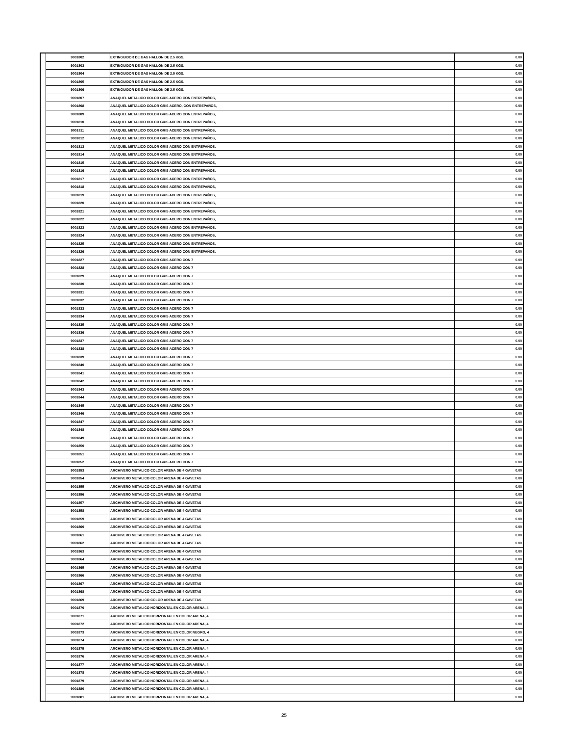| | 9001802 | EXTINGUIDOR DE GAS HALLON DE 2.5 KGS. | 0.00 |
| | 9001803 | EXTINGUIDOR DE GAS HALLON DE 2.5 KGS. | 0.00 |
| | 9001804 | EXTINGUIDOR DE GAS HALLON DE 2.5 KGS. | 0.00 |
| | 9001805 | EXTINGUIDOR DE GAS HALLON DE 2.5 KGS. | 0.00 |
| | 9001806 | EXTINGUIDOR DE GAS HALLON DE 2.5 KGS. | 0.00 |
| | 9001807 | ANAQUEL METALICO COLOR GRIS ACERO CON ENTREPAÑOS, | 0.00 |
| | 9001808 | ANAQUEL METALICO COLOR GRIS ACERO, CON ENTREPAÑOS, | 0.00 |
| | 9001809 | ANAQUEL METALICO COLOR GRIS ACERO CON ENTREPAÑOS, | 0.00 |
| | 9001810 | ANAQUEL METALICO COLOR GRIS ACERO CON ENTREPAÑOS, | 0.00 |
| | 9001811 | ANAQUEL METALICO COLOR GRIS ACERO CON ENTREPAÑOS, | 0.00 |
| | 9001812 | ANAQUEL METALICO COLOR GRIS ACERO CON ENTREPAÑOS, | 0.00 |
| | 9001813 | ANAQUEL METALICO COLOR GRIS ACERO CON ENTREPAÑOS, | 0.00 |
| | 9001814 | ANAQUEL METALICO COLOR GRIS ACERO CON ENTREPAÑOS, | 0.00 |
| | 9001815 | ANAQUEL METALICO COLOR GRIS ACERO CON ENTREPAÑOS, | 0.00 |
| | 9001816 | ANAQUEL METALICO COLOR GRIS ACERO CON ENTREPAÑOS, | 0.00 |
| | 9001817 | ANAQUEL METALICO COLOR GRIS ACERO CON ENTREPAÑOS, | 0.00 |
| | 9001818 | ANAQUEL METALICO COLOR GRIS ACERO CON ENTREPAÑOS, | 0.00 |
| | 9001819 | ANAQUEL METALICO COLOR GRIS ACERO CON ENTREPAÑOS, | 0.00 |
| | 9001820 | ANAQUEL METALICO COLOR GRIS ACERO CON ENTREPAÑOS, | 0.00 |
| | 9001821 | ANAQUEL METALICO COLOR GRIS ACERO CON ENTREPAÑOS, | 0.00 |
| | 9001822 | ANAQUEL METALICO COLOR GRIS ACERO CON ENTREPAÑOS, | 0.00 |
| | 9001823 | ANAQUEL METALICO COLOR GRIS ACERO CON ENTREPAÑOS, | 0.00 |
| | 9001824 | ANAQUEL METALICO COLOR GRIS ACERO CON ENTREPAÑOS, | 0.00 |
| | 9001825 | ANAQUEL METALICO COLOR GRIS ACERO CON ENTREPAÑOS, | 0.00 |
| | 9001826 | ANAQUEL METALICO COLOR GRIS ACERO CON ENTREPAÑOS, | 0.00 |
| | 9001827 | ANAQUEL METALICO COLOR GRIS ACERO CON 7 | 0.00 |
| | 9001828 | ANAQUEL METALICO COLOR GRIS ACERO CON 7 | 0.00 |
| | 9001829 | ANAQUEL METALICO COLOR GRIS ACERO CON 7 | 0.00 |
| | 9001830 | ANAQUEL METALICO COLOR GRIS ACERO CON 7 | 0.00 |
| | 9001831 | ANAQUEL METALICO COLOR GRIS ACERO CON 7 | 0.00 |
| | 9001832 | ANAQUEL METALICO COLOR GRIS ACERO CON 7 | 0.00 |
| | 9001833 | ANAQUEL METALICO COLOR GRIS ACERO CON 7 | 0.00 |
| | 9001834 | ANAQUEL METALICO COLOR GRIS ACERO CON 7 | 0.00 |
| | 9001835 | ANAQUEL METALICO COLOR GRIS ACERO CON 7 | 0.00 |
| | 9001836 | ANAQUEL METALICO COLOR GRIS ACERO CON 7 | 0.00 |
| | 9001837 | ANAQUEL METALICO COLOR GRIS ACERO CON 7 | 0.00 |
| | 9001838 | ANAQUEL METALICO COLOR GRIS ACERO CON 7 | 0.00 |
| | 9001839 | ANAQUEL METALICO COLOR GRIS ACERO CON 7 | 0.00 |
| | 9001840 | ANAQUEL METALICO COLOR GRIS ACERO CON 7 | 0.00 |
| | 9001841 | ANAQUEL METALICO COLOR GRIS ACERO CON 7 | 0.00 |
| | 9001842 | ANAQUEL METALICO COLOR GRIS ACERO CON 7 | 0.00 |
| | 9001843 | ANAQUEL METALICO COLOR GRIS ACERO CON 7 | 0.00 |
| | 9001844 | ANAQUEL METALICO COLOR GRIS ACERO CON 7 | 0.00 |
| | 9001845 | ANAQUEL METALICO COLOR GRIS ACERO CON 7 | 0.00 |
| | 9001846 | ANAQUEL METALICO COLOR GRIS ACERO CON 7 | 0.00 |
| | 9001847 | ANAQUEL METALICO COLOR GRIS ACERO CON 7 | 0.00 |
| | 9001848 | ANAQUEL METALICO COLOR GRIS ACERO CON 7 | 0.00 |
| | 9001849 | ANAQUEL METALICO COLOR GRIS ACERO CON 7 | 0.00 |
| | 9001850 | ANAQUEL METALICO COLOR GRIS ACERO CON 7 | 0.00 |
| | 9001851 | ANAQUEL METALICO COLOR GRIS ACERO CON 7 | 0.00 |
| | 9001852 | ANAQUEL METALICO COLOR GRIS ACERO CON 7 | 0.00 |
| | 9001853 | ARCHIVERO METALICO COLOR ARENA DE 4 GAVETAS | 0.00 |
| | 9001854 | ARCHIVERO METALICO COLOR ARENA DE 4 GAVETAS | 0.00 |
| | 9001855 | ARCHIVERO METALICO COLOR ARENA DE 4 GAVETAS | 0.00 |
| | 9001856 | ARCHIVERO METALICO COLOR ARENA DE 4 GAVETAS | 0.00 |
| | 9001857 | ARCHIVERO METALICO COLOR ARENA DE 4 GAVETAS | 0.00 |
| | 9001858 | ARCHIVERO METALICO COLOR ARENA DE 4 GAVETAS | 0.00 |
| | 9001859 | ARCHIVERO METALICO COLOR ARENA DE 4 GAVETAS | 0.00 |
| | 9001860 | ARCHIVERO METALICO COLOR ARENA DE 4 GAVETAS | 0.00 |
| | 9001861 | ARCHIVERO METALICO COLOR ARENA DE 4 GAVETAS | 0.00 |
| | 9001862 | ARCHIVERO METALICO COLOR ARENA DE 4 GAVETAS | 0.00 |
| | 9001863 | ARCHIVERO METALICO COLOR ARENA DE 4 GAVETAS | 0.00 |
| | 9001864 | ARCHIVERO METALICO COLOR ARENA DE 4 GAVETAS | 0.00 |
| | 9001865 | ARCHIVERO METALICO COLOR ARENA DE 4 GAVETAS | 0.00 |
| | 9001866 | ARCHIVERO METALICO COLOR ARENA DE 4 GAVETAS | 0.00 |
| | 9001867 | ARCHIVERO METALICO COLOR ARENA DE 4 GAVETAS | 0.00 |
| | 9001868 | ARCHIVERO METALICO COLOR ARENA DE 4 GAVETAS | 0.00 |
| | 9001869 | ARCHIVERO METALICO COLOR ARENA DE 4 GAVETAS | 0.00 |
| | 9001870 | ARCHIVERO METALICO HORIZONTAL EN COLOR ARENA, 4 | 0.00 |
| | 9001871 | ARCHIVERO METALICO HORIZONTAL EN COLOR ARENA, 4 | 0.00 |
| | 9001872 | ARCHIVERO METALICO HORIZONTAL EN COLOR ARENA, 4 | 0.00 |
| | 9001873 | ARCHIVERO METALICO HORIZONTAL EN COLOR NEGRO, 4 | 0.00 |
| | 9001874 | ARCHIVERO METALICO HORIZONTAL EN COLOR ARENA, 4 | 0.00 |
| | 9001875 | ARCHIVERO METALICO HORIZONTAL EN COLOR ARENA, 4 | 0.00 |
| | 9001876 | ARCHIVERO METALICO HORIZONTAL EN COLOR ARENA, 4 | 0.00 |
| | 9001877 | ARCHIVERO METALICO HORIZONTAL EN COLOR ARENA, 4 | 0.00 |
| | 9001878 | ARCHIVERO METALICO HORIZONTAL EN COLOR ARENA, 4 | 0.00 |
| | 9001879 | ARCHIVERO METALICO HORIZONTAL EN COLOR ARENA, 4 | 0.00 |
| | 9001880 | ARCHIVERO METALICO HORIZONTAL EN COLOR ARENA, 4 | 0.00 |
| | 9001881 | ARCHIVERO METALICO HORIZONTAL EN COLOR ARENA, 4 | 0.00 |
25